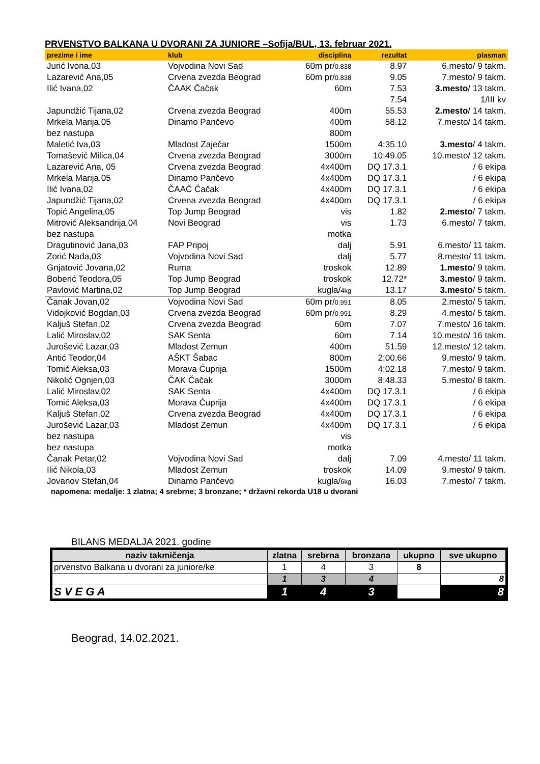PRVENSTVO BALKANA U DVORANI ZA JUNIORE –Sofija/BUL, 13. februar 2021.
| prezime i ime | klub | disciplina | rezultat | plasman |
| --- | --- | --- | --- | --- |
| Jurić Ivona,03 | Vojvodina Novi Sad | 60m pr/ 0.838 | 8.97 | 6.mesto/ 9 takm. |
| Lazarević Ana,05 | Crvena zvezda Beograd | 60m pr/ 0.838 | 9.05 | 7.mesto/ 9 takm. |
| Ilić Ivana,02 | ČAAK Čačak | 60m | 7.53 | 3.mesto / 13 takm. |
| | | | 7.54 | 1/III kv |
| Japundžić Tijana,02 | Crvena zvezda Beograd | 400m | 55.53 | 2.mesto / 14 takm. |
| Mrkela Marija,05 | Dinamo Pančevo | 400m | 58.12 | 7.mesto/ 14 takm. |
| bez nastupa | | 800m | | |
| Maletić Iva,03 | Mladost Zaječar | 1500m | 4:35.10 | 3.mesto / 4 takm. |
| Tomašević Milica,04 | Crvena zvezda Beograd | 3000m | 10:49.05 | 10.mesto/ 12 takm. |
| Lazarević Ana, 05 | Crvena zvezda Beograd | 4x400m | DQ 17.3.1 | / 6 ekipa |
| Mrkela Marija,05 | Dinamo Pančevo | 4x400m | DQ 17.3.1 | / 6 ekipa |
| Ilić Ivana,02 | ČAAČ Čačak | 4x400m | DQ 17.3.1 | / 6 ekipa |
| Japundžić Tijana,02 | Crvena zvezda Beograd | 4x400m | DQ 17.3.1 | / 6 ekipa |
| Topić Angelina,05 | Top Jump Beograd | vis | 1.82 | 2.mesto / 7 takm. |
| Mitrović Aleksandrija,04 | Novi Beograd | vis | 1.73 | 6.mesto/ 7 takm. |
| bez nastupa | | motka | | |
| Dragutinović Jana,03 | FAP Pripoj | dalj | 5.91 | 6.mesto/ 11 takm. |
| Zorić Nađa,03 | Vojvodina Novi Sad | dalj | 5.77 | 8.mesto/ 11 takm. |
| Gnjatović Jovana,02 | Ruma | troskok | 12.89 | 1.mesto / 9 takm. |
| Boberić Teodora,05 | Top Jump Beograd | troskok | 12.72* | 3.mesto / 9 takm. |
| Pavlović Martina,02 | Top Jump Beograd | kugla/ 4kg | 13.17 | 3.mesto / 5 takm. |
| Čanak Jovan,02 | Vojvodina Novi Sad | 60m pr/ 0.991 | 8.05 | 2.mesto/ 5 takm. |
| Vidojković Bogdan,03 | Crvena zvezda Beograd | 60m pr/ 0.991 | 8.29 | 4.mesto/ 5 takm. |
| Kaljuš Stefan,02 | Crvena zvezda Beograd | 60m | 7.07 | 7.mesto/ 16 takm. |
| Lalić Miroslav,02 | SAK Senta | 60m | 7.14 | 10.mesto/ 16 takm. |
| Jurošević Lazar,03 | Mladost Zemun | 400m | 51.59 | 12.mesto/ 12 takm. |
| Antić Teodor,04 | AŠKT Šabac | 800m | 2:00.66 | 9.mesto/ 9 takm. |
| Tomić Aleksa,03 | Morava Ćuprija | 1500m | 4:02.18 | 7.mesto/ 9 takm. |
| Nikolić Ognjen,03 | ČAK Čačak | 3000m | 8:48.33 | 5.mesto/ 8 takm. |
| Lalić Miroslav,02 | SAK Senta | 4x400m | DQ 17.3.1 | / 6 ekipa |
| Tomić Aleksa,03 | Morava Ćuprija | 4x400m | DQ 17.3.1 | / 6 ekipa |
| Kaljuš Stefan,02 | Crvena zvezda Beograd | 4x400m | DQ 17.3.1 | / 6 ekipa |
| Jurošević Lazar,03 | Mladost Zemun | 4x400m | DQ 17.3.1 | / 6 ekipa |
| bez nastupa | | vis | | |
| bez nastupa | | motka | | |
| Čanak Petar,02 | Vojvodina Novi Sad | dalj | 7.09 | 4.mesto/ 11 takm. |
| Ilić Nikola,03 | Mladost Zemun | troskok | 14.09 | 9.mesto/ 9 takm. |
| Jovanov Stefan,04 | Dinamo Pančevo | kugla/ 6kg | 16.03 | 7.mesto/ 7 takm. |
napomena: medalje: 1 zlatna; 4 srebrne; 3 bronzane; * državni rekorda U18 u dvorani
BILANS MEDALJA 2021. godine
| naziv takmičenja | zlatna | srebrna | bronzana | ukupno | sve ukupno |
| --- | --- | --- | --- | --- | --- |
| prvenstvo Balkana u dvorani za juniore/ke | 1 | 4 | 3 | 8 | |
| | 1 | 3 | 4 | | 8 |
| S V E G A | 1 | 4 | 3 | | 8 |
Beograd, 14.02.2021.